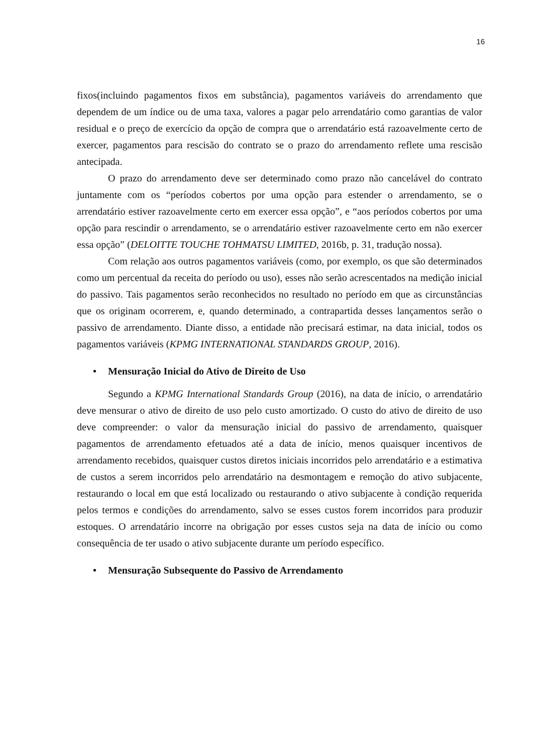16
fixos(incluindo pagamentos fixos em substância), pagamentos variáveis do arrendamento que dependem de um índice ou de uma taxa, valores a pagar pelo arrendatário como garantias de valor residual e o preço de exercício da opção de compra que o arrendatário está razoavelmente certo de exercer, pagamentos para rescisão do contrato se o prazo do arrendamento reflete uma rescisão antecipada.
O prazo do arrendamento deve ser determinado como prazo não cancelável do contrato juntamente com os “períodos cobertos por uma opção para estender o arrendamento, se o arrendatário estiver razoavelmente certo em exercer essa opção”, e “aos períodos cobertos por uma opção para rescindir o arrendamento, se o arrendatário estiver razoavelmente certo em não exercer essa opção” (DELOITTE TOUCHE TOHMATSU LIMITED, 2016b, p. 31, tradução nossa).
Com relação aos outros pagamentos variáveis (como, por exemplo, os que são determinados como um percentual da receita do período ou uso), esses não serão acrescentados na medição inicial do passivo. Tais pagamentos serão reconhecidos no resultado no período em que as circunstâncias que os originam ocorrerem, e, quando determinado, a contrapartida desses lançamentos serão o passivo de arrendamento. Diante disso, a entidade não precisará estimar, na data inicial, todos os pagamentos variáveis (KPMG INTERNATIONAL STANDARDS GROUP, 2016).
• Mensuração Inicial do Ativo de Direito de Uso
Segundo a KPMG International Standards Group (2016), na data de início, o arrendatário deve mensurar o ativo de direito de uso pelo custo amortizado. O custo do ativo de direito de uso deve compreender: o valor da mensuração inicial do passivo de arrendamento, quaisquer pagamentos de arrendamento efetuados até a data de início, menos quaisquer incentivos de arrendamento recebidos, quaisquer custos diretos iniciais incorridos pelo arrendatário e a estimativa de custos a serem incorridos pelo arrendatário na desmontagem e remoção do ativo subjacente, restaurando o local em que está localizado ou restaurando o ativo subjacente à condição requerida pelos termos e condições do arrendamento, salvo se esses custos forem incorridos para produzir estoques. O arrendatário incorre na obrigação por esses custos seja na data de início ou como consequência de ter usado o ativo subjacente durante um período específico.
• Mensuração Subsequente do Passivo de Arrendamento